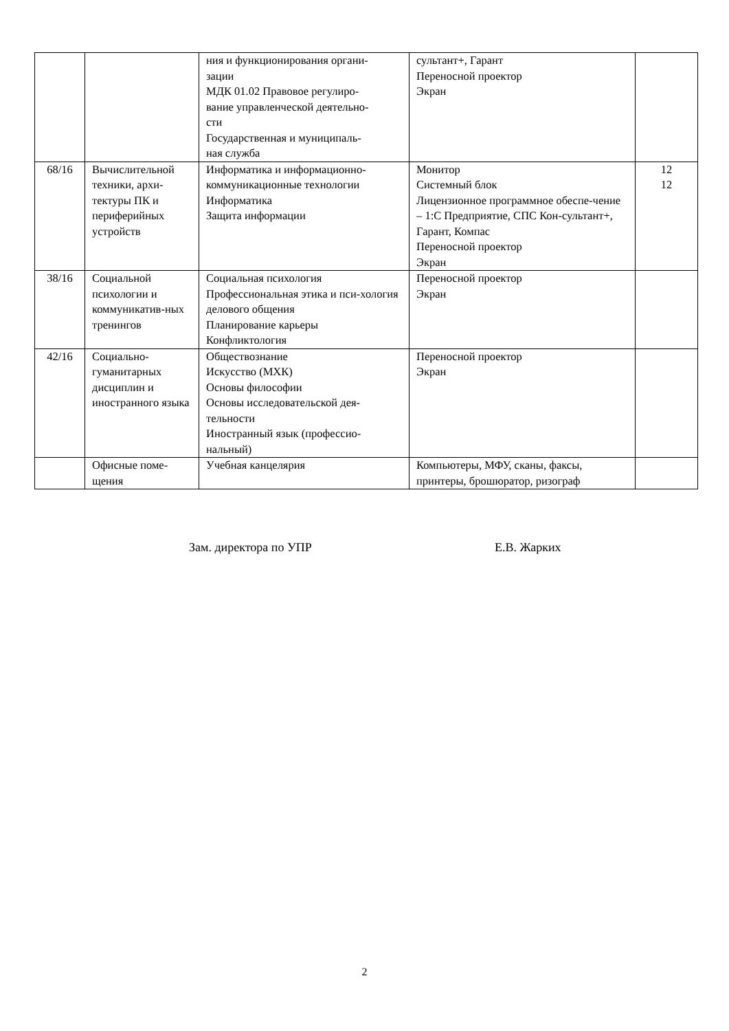| | | ния и функционирования органи- зации МДК 01.02 Правовое регулиро- вание управленческой деятельно- сти Государственная и муниципаль- ная служба | сультант+, Гарант Переносной проектор Экран | |
| 68/16 | Вычислительной техники, архи-тектуры ПК и периферийных устройств | Информатика и информационно-коммуникационные технологии Информатика Защита информации | Монитор Системный блок Лицензионное программное обеспе-чение – 1:С Предприятие, СПС Кон-сультант+, Гарант, Компас Переносной проектор Экран | 12 12 |
| 38/16 | Социальной психологии и коммуникатив-ных тренингов | Социальная психология Профессиональная этика и пси-хология делового общения Планирование карьеры Конфликтология | Переносной проектор Экран | |
| 42/16 | Социально-гуманитарных дисциплин и иностранного языка | Обществознание Искусство (МХК) Основы философии Основы исследовательской дея-тельности Иностранный язык (профессио-нальный) | Переносной проектор Экран | |
| | Офисные поме-щения | Учебная канцелярия | Компьютеры, МФУ, сканы, факсы, принтеры, брошюратор, ризограф | |
Зам. директора по УПР Е.В. Жарких
2